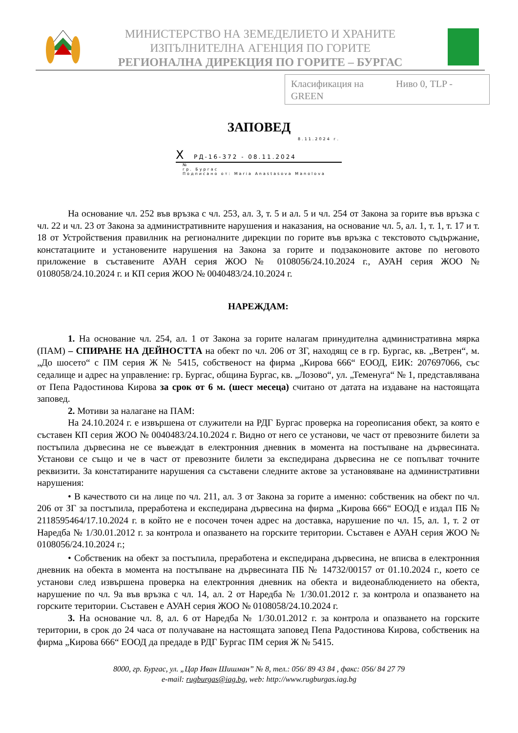МИНИСТЕРСТВО НА ЗЕМЕДЕЛИЕТО И ХРАНИТЕ
ИЗПЪЛНИТЕЛНА АГЕНЦИЯ ПО ГОРИТЕ
РЕГИОНАЛНА ДИРЕКЦИЯ ПО ГОРИТЕ – БУРГАС
Класификация на Ниво 0, TLP -
GREEN
ЗАПОВЕД
8.11.2024 г.
X РД-16-372 - 08.11.2024
№
гр. Бургас
Подписано от: Maria Anastasova Manolova
На основание чл. 252 във връзка с чл. 253, ал. 3, т. 5 и ал. 5 и чл. 254 от Закона за горите във връзка с чл. 22 и чл. 23 от Закона за административните нарушения и наказания, на основание чл. 5, ал. 1, т. 1, т. 17 и т. 18 от Устройствения правилник на регионалните дирекции по горите във връзка с текстовото съдържание, констатациите и установените нарушения на Закона за горите и подзаконовите актове по неговото приложение в съставените АУАН серия ЖОО № 0108056/24.10.2024 г., АУАН серия ЖОО № 0108058/24.10.2024 г. и КП серия ЖОО № 0040483/24.10.2024 г.
НАРЕЖДАМ:
1. На основание чл. 254, ал. 1 от Закона за горите налагам принудителна административна мярка (ПАМ) – СПИРАНЕ НА ДЕЙНОСТТА на обект по чл. 206 от ЗГ, находящ се в гр. Бургас, кв. „Ветрен“, м. „До шосето“ с ПМ серия Ж № 5415, собственост на фирма „Кирова 666“ ЕООД, ЕИК: 207697066, със седалище и адрес на управление: гр. Бургас, община Бургас, кв. „Лозово“, ул. „Теменуга“ № 1, представлявана от Пепа Радостинова Кирова за срок от 6 м. (шест месеца) считано от датата на издаване на настоящата заповед.
2. Мотиви за налагане на ПАМ:
На 24.10.2024 г. е извършена от служители на РДГ Бургас проверка на гореописания обект, за която е съставен КП серия ЖОО № 0040483/24.10.2024 г. Видно от него се установи, че част от превозните билети за постъпила дървесина не се въвеждат в електронния дневник в момента на постъпване на дървесината. Установи се също и че в част от превозните билети за експедирана дървесина не се попълват точните реквизити. За констатираните нарушения са съставени следните актове за установяване на административни нарушения:
• В качеството си на лице по чл. 211, ал. 3 от Закона за горите а именно: собственик на обект по чл. 206 от ЗГ за постъпила, преработена и експедирана дървесина на фирма „Кирова 666“ ЕООД е издал ПБ № 2118595464/17.10.2024 г. в който не е посочен точен адрес на доставка, нарушение по чл. 15, ал. 1, т. 2 от Наредба № 1/30.01.2012 г. за контрола и опазването на горските територии. Съставен е АУАН серия ЖОО № 0108056/24.10.2024 г.;
• Собственик на обект за постъпила, преработена и експедирана дървесина, не вписва в електронния дневник на обекта в момента на постъпване на дървесината ПБ № 14732/00157 от 01.10.2024 г., което се установи след извършена проверка на електронния дневник на обекта и видеонаблюдението на обекта, нарушение по чл. 9а във връзка с чл. 14, ал. 2 от Наредба № 1/30.01.2012 г. за контрола и опазването на горските територии. Съставен е АУАН серия ЖОО № 0108058/24.10.2024 г.
3. На основание чл. 8, ал. 6 от Наредба № 1/30.01.2012 г. за контрола и опазването на горските територии, в срок до 24 часа от получаване на настоящата заповед Пепа Радостинова Кирова, собственик на фирма „Кирова 666“ ЕООД да предаде в РДГ Бургас ПМ серия Ж № 5415.
8000, гр. Бургас, ул. „Цар Иван Шишман” № 8, тел.: 056/ 89 43 84 , факс: 056/ 84 27 79
e-mail: rugburgas@iag.bg, web: http://www.rugburgas.iag.bg